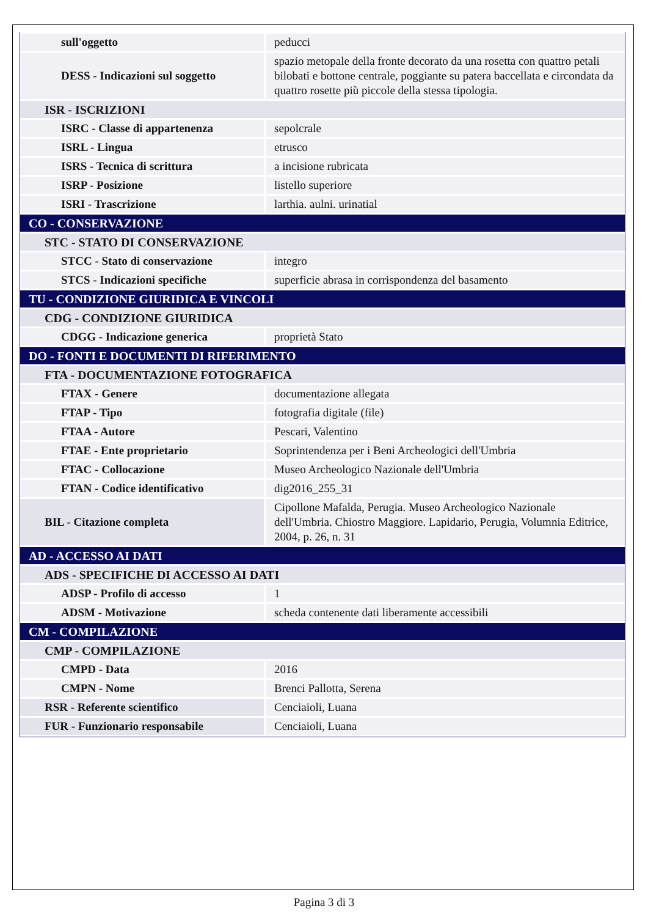| sull'oggetto | peducci |
| DESS - Indicazioni sul soggetto | spazio metopale della fronte decorato da una rosetta con quattro petali bilobati e bottone centrale, poggiante su patera baccellata e circondata da quattro rosette più piccole della stessa tipologia. |
| ISR - ISCRIZIONI | |
| ISRC - Classe di appartenenza | sepolcrale |
| ISRL - Lingua | etrusco |
| ISRS - Tecnica di scrittura | a incisione rubricata |
| ISRP - Posizione | listello superiore |
| ISRI - Trascrizione | larthia. aulni. urinatial |
| CO - CONSERVAZIONE | |
| STC - STATO DI CONSERVAZIONE | |
| STCC - Stato di conservazione | integro |
| STCS - Indicazioni specifiche | superficie abrasa in corrispondenza del basamento |
| TU - CONDIZIONE GIURIDICA E VINCOLI | |
| CDG - CONDIZIONE GIURIDICA | |
| CDGG - Indicazione generica | proprietà Stato |
| DO - FONTI E DOCUMENTI DI RIFERIMENTO | |
| FTA - DOCUMENTAZIONE FOTOGRAFICA | |
| FTAX - Genere | documentazione allegata |
| FTAP - Tipo | fotografia digitale (file) |
| FTAA - Autore | Pescari, Valentino |
| FTAE - Ente proprietario | Soprintendenza per i Beni Archeologici dell'Umbria |
| FTAC - Collocazione | Museo Archeologico Nazionale dell'Umbria |
| FTAN - Codice identificativo | dig2016_255_31 |
| BIL - Citazione completa | Cipollone Mafalda, Perugia. Museo Archeologico Nazionale dell'Umbria. Chiostro Maggiore. Lapidario, Perugia, Volumnia Editrice, 2004, p. 26, n. 31 |
| AD - ACCESSO AI DATI | |
| ADS - SPECIFICHE DI ACCESSO AI DATI | |
| ADSP - Profilo di accesso | 1 |
| ADSM - Motivazione | scheda contenente dati liberamente accessibili |
| CM - COMPILAZIONE | |
| CMP - COMPILAZIONE | |
| CMPD - Data | 2016 |
| CMPN - Nome | Brenci Pallotta, Serena |
| RSR - Referente scientifico | Cenciaioli, Luana |
| FUR - Funzionario responsabile | Cenciaioli, Luana |
Pagina 3 di 3